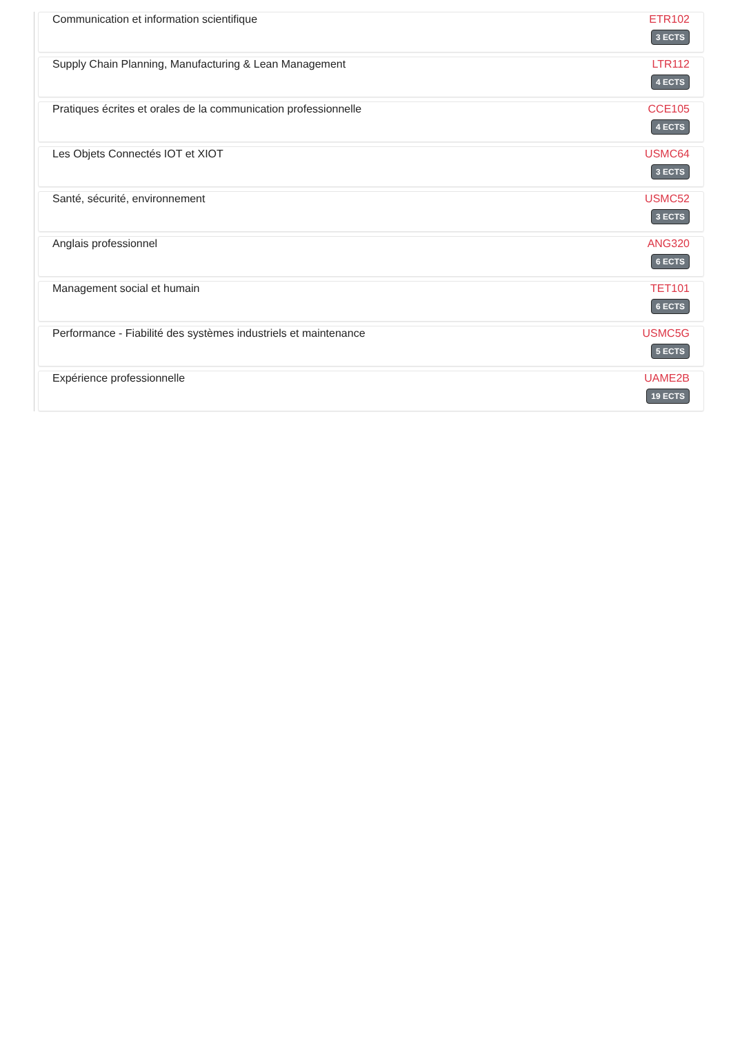Communication et information scientifique
ETR102
3 ECTS
Supply Chain Planning, Manufacturing & Lean Management
LTR112
4 ECTS
Pratiques écrites et orales de la communication professionnelle
CCE105
4 ECTS
Les Objets Connectés IOT et XIOT
USMC64
3 ECTS
Santé, sécurité, environnement USMC52
3 ECTS
Anglais professionnel ANG320
6 ECTS
Management social et humain TET101
6 ECTS
Performance - Fiabilité des systèmes industriels et maintenance
USMC5G
5 ECTS
Expérience professionnelle UAME2B
19 ECTS